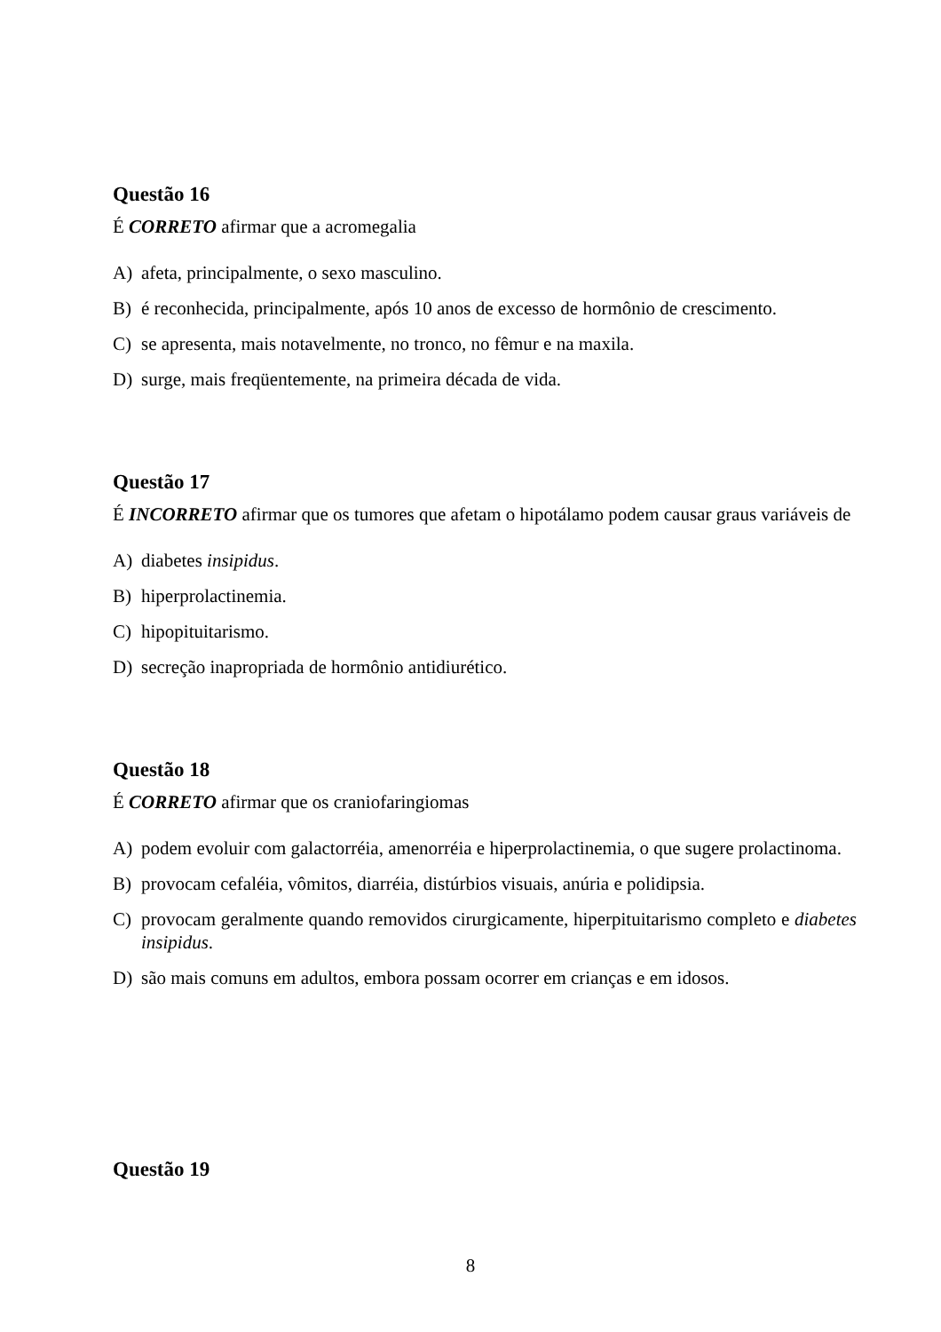Questão 16
É CORRETO afirmar que a acromegalia
A) afeta, principalmente, o sexo masculino.
B) é reconhecida, principalmente, após 10 anos de excesso de hormônio de crescimento.
C) se apresenta, mais notavelmente, no tronco, no fêmur e na maxila.
D) surge, mais freqüentemente, na primeira década de vida.
Questão 17
É INCORRETO afirmar que os tumores que afetam o hipotálamo podem causar graus variáveis de
A) diabetes insipidus.
B) hiperprolactinemia.
C) hipopituitarismo.
D) secreção inapropriada de hormônio antidiurético.
Questão 18
É CORRETO afirmar que os craniofaringiomas
A) podem evoluir com galactorréia, amenorréia e hiperprolactinemia, o que sugere prolactinoma.
B) provocam cefaléia, vômitos, diarréia, distúrbios visuais, anúria e polidipsia.
C) provocam geralmente quando removidos cirurgicamente, hiperpituitarismo completo e diabetes insipidus.
D) são mais comuns em adultos, embora possam ocorrer em crianças e em idosos.
Questão 19
8